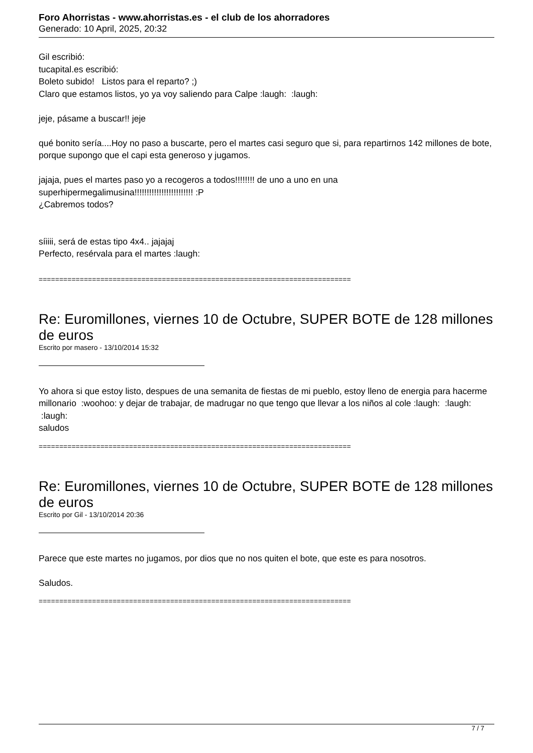Foro Ahorristas - www.ahorristas.es - el club de los ahorradores
Generado: 10 April, 2025, 20:32
Gil escribió:
tucapital.es escribió:
Boleto subido! Listos para el reparto? ;)
Claro que estamos listos, yo ya voy saliendo para Calpe :laugh: :laugh:
jeje, pásame a buscar!! jeje
qué bonito sería....Hoy no paso a buscarte, pero el martes casi seguro que si, para repartirnos 142 millones de bote, porque supongo que el capi esta generoso y jugamos.
jajaja, pues el martes paso yo a recogeros a todos!!!!!!!! de uno a uno en una superhipermegalimusina!!!!!!!!!!!!!!!!!!!!!!!! :P
¿Cabremos todos?
síiiii, será de estas tipo 4x4.. jajajaj
Perfecto, resérvala para el martes :laugh:
============================================================================
Re: Euromillones, viernes 10 de Octubre, SUPER BOTE de 128 millones de euros
Escrito por masero - 13/10/2014 15:32
Yo ahora si que estoy listo, despues de una semanita de fiestas de mi pueblo, estoy lleno de energia para hacerme millonario :woohoo: y dejar de trabajar, de madrugar no que tengo que llevar a los niños al cole :laugh: :laugh: :laugh:
saludos
============================================================================
Re: Euromillones, viernes 10 de Octubre, SUPER BOTE de 128 millones de euros
Escrito por Gil - 13/10/2014 20:36
Parece que este martes no jugamos, por dios que no nos quiten el bote, que este es para nosotros.
Saludos.
============================================================================
7 / 7